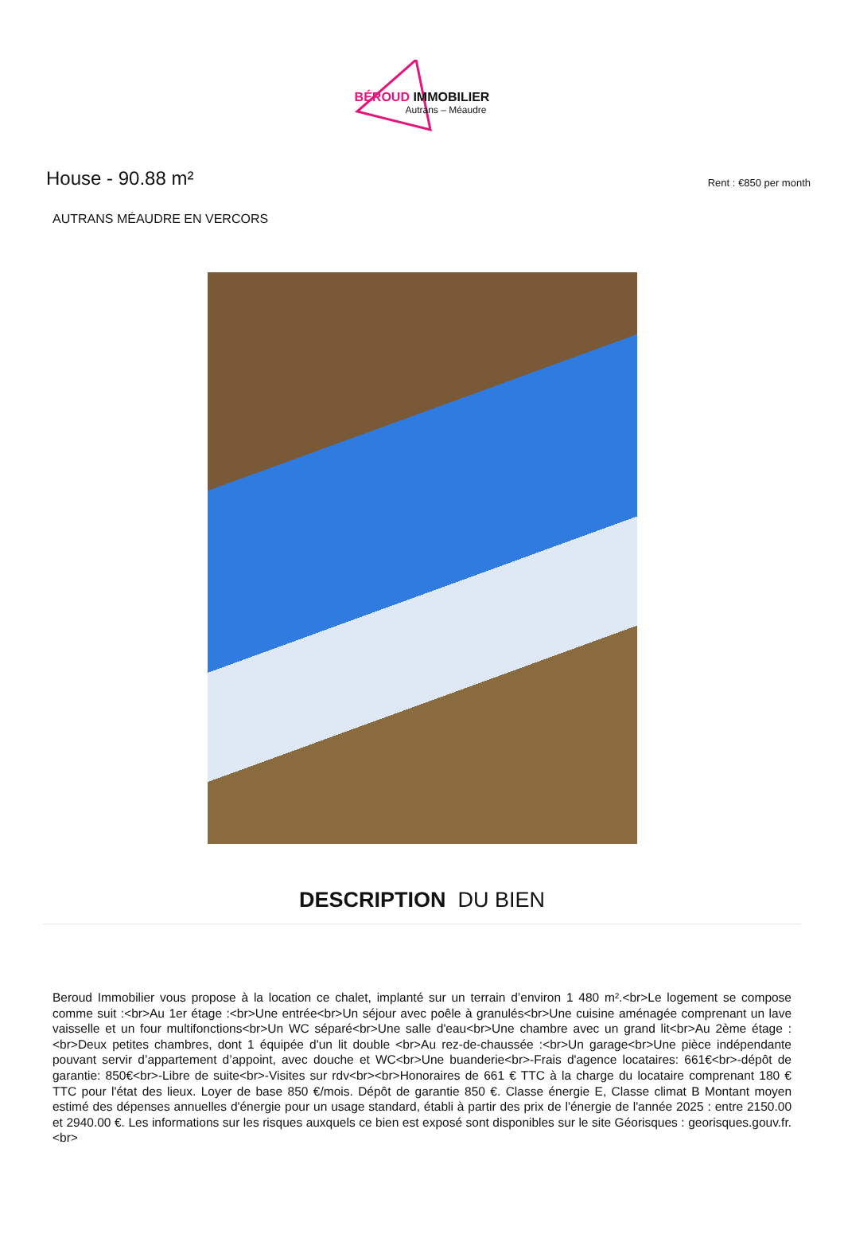BÉROUD IMMOBILIER
Autrans – Méaudre
House - 90.88 m²
Rent : €850 per month
AUTRANS MÉAUDRE EN VERCORS
DESCRIPTION DU BIEN
Beroud Immobilier vous propose à la location ce chalet, implanté sur un terrain d’environ 1 480 m².<br>Le logement se compose comme suit :<br>Au 1er étage :<br>Une entrée<br>Un séjour avec poêle à granulés<br>Une cuisine aménagée comprenant un lave vaisselle et un four multifonctions<br>Un WC séparé<br>Une salle d'eau<br>Une chambre avec un grand lit<br>Au 2ème étage :<br>Deux petites chambres, dont 1 équipée d'un lit double <br>Au rez-de-chaussée :<br>Un garage<br>Une pièce indépendante pouvant servir d’appartement d’appoint, avec douche et WC<br>Une buanderie<br>-Frais d'agence locataires: 661€<br>-dépôt de garantie: 850€<br>-Libre de suite<br>-Visites sur rdv<br><br>Honoraires de 661 € TTC à la charge du locataire comprenant 180 € TTC pour l'état des lieux. Loyer de base 850 €/mois. Dépôt de garantie 850 €. Classe énergie E, Classe climat B Montant moyen estimé des dépenses annuelles d'énergie pour un usage standard, établi à partir des prix de l'énergie de l'année 2025 : entre 2150.00 et 2940.00 €. Les informations sur les risques auxquels ce bien est exposé sont disponibles sur le site Géorisques : georisques.gouv.fr. <br>